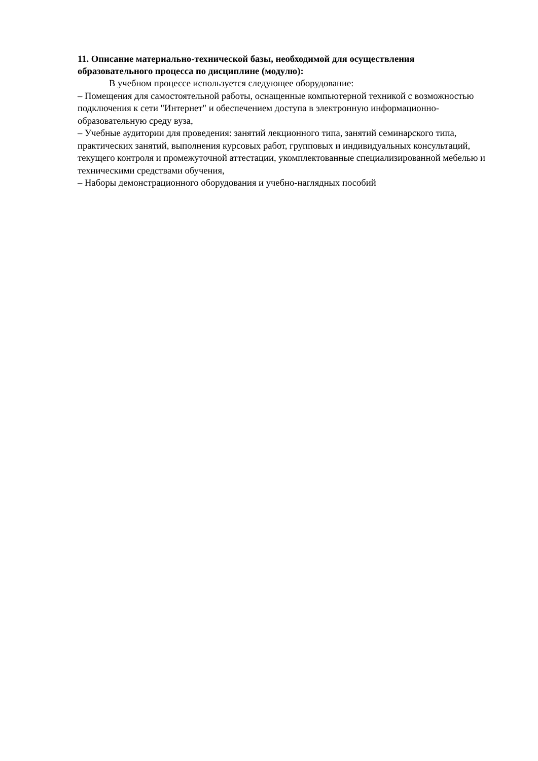11. Описание материально-технической базы, необходимой для осуществления образовательного процесса по дисциплине (модулю):
В учебном процессе используется следующее оборудование:
– Помещения для самостоятельной работы, оснащенные компьютерной техникой с возможностью подключения к сети "Интернет" и обеспечением доступа в электронную информационно-образовательную среду вуза,
– Учебные аудитории для проведения: занятий лекционного типа, занятий семинарского типа, практических занятий, выполнения курсовых работ, групповых и индивидуальных консультаций, текущего контроля и промежуточной аттестации, укомплектованные специализированной мебелью и техническими средствами обучения,
– Наборы демонстрационного оборудования и учебно-наглядных пособий